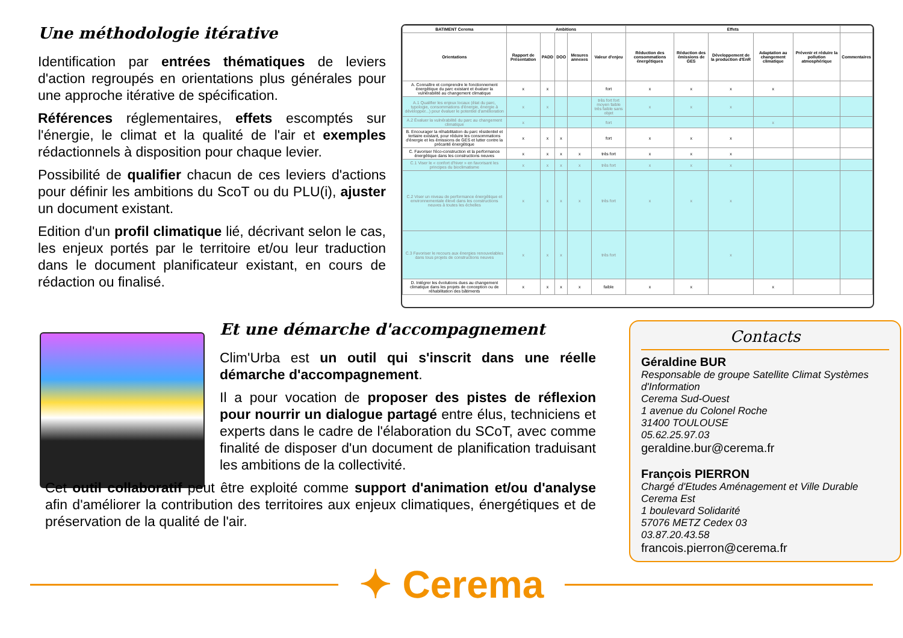Une méthodologie itérative
Identification par entrées thématiques de leviers d'action regroupés en orientations plus générales pour une approche itérative de spécification.
Références réglementaires, effets escomptés sur l'énergie, le climat et la qualité de l'air et exemples rédactionnels à disposition pour chaque levier.
Possibilité de qualifier chacun de ces leviers d'actions pour définir les ambitions du ScoT ou du PLU(i), ajuster un document existant.
Edition d'un profil climatique lié, décrivant selon le cas, les enjeux portés par le territoire et/ou leur traduction dans le document planificateur existant, en cours de rédaction ou finalisé.
| BATIMENT Cerema | Ambitions | | | | | Effets | | | | | |
| --- | --- | --- | --- | --- | --- | --- | --- | --- | --- | --- | --- |
| Orientations | Rapport de Présentation | PADD | DOO | Mesures annexes | Valeur d'enjeu | Réduction des consommations énergétiques | Réduction des émissions de GES | Développement de la production d'EnR | Adaptation au changement climatique | Prévenir et réduire la pollution atmosphérique | Commentaires |
| A. Connaître et comprendre le fonctionnement énergétique du parc existant et évaluer la vulnérabilité au changement climatique | x | x | | | fort | x | x | x | x | | |
| A.1 Qualifier les enjeux locaux (état du parc, typologie, consommations d'énergie, énergie à développer...) pour évaluer le potentiel d'amélioration | x | x | | | très fort fort moyen faible très faible sans objet | x | x | x | | | |
| A.2 Évaluer la vulnérabilité du parc au changement climatique | x | | | | fort | | | | x | | |
| B. Encourager la réhabilitation du parc résidentiel et tertiaire existant, pour réduire les consommations d'énergie et les émissions de GES et lutter contre la précarité énergétique | x | x | x | | fort | x | x | x | | | |
| C. Favoriser l'éco-construction et la performance énergétique dans les constructions neuves | x | x | x | x | très fort | x | x | x | | | |
| C.1 Viser le « confort d'hiver » en favorisant les principes du bioclimatisme | x | x | x | x | très fort | x | x | x | | | |
| C.2 Viser un niveau de performance énergétique et environnementale élevé dans les constructions neuves à toutes les échelles | x | x | x | x | très fort | x | x | x | | | |
| C.3 Favoriser le recours aux énergies renouvelables dans tous projets de constructions neuves | x | x | x | | très fort | | | x | | | |
| D. Intégrer les évolutions dues au changement climatique dans les projets de conception ou de réhabilitation des bâtiments | x | x | x | x | faible | x | x | | x | | |
Et une démarche d'accompagnement
Clim'Urba est un outil qui s'inscrit dans une réelle démarche d'accompagnement.
Il a pour vocation de proposer des pistes de réflexion pour nourrir un dialogue partagé entre élus, techniciens et experts dans le cadre de l'élaboration du SCoT, avec comme finalité de disposer d'un document de planification traduisant les ambitions de la collectivité.
Cet outil collaboratif peut être exploité comme support d'animation et/ou d'analyse afin d'améliorer la contribution des territoires aux enjeux climatiques, énergétiques et de préservation de la qualité de l'air.
Contacts
Géraldine BUR
Responsable de groupe Satellite Climat Systèmes d'Information
Cerema Sud-Ouest
1 avenue du Colonel Roche
31400 TOULOUSE
05.62.25.97.03
geraldine.bur@cerema.fr
François PIERRON
Chargé d'Etudes Aménagement et Ville Durable
Cerema Est
1 boulevard Solidarité
57076 METZ Cedex 03
03.87.20.43.58
francois.pierron@cerema.fr
✦ Cerema